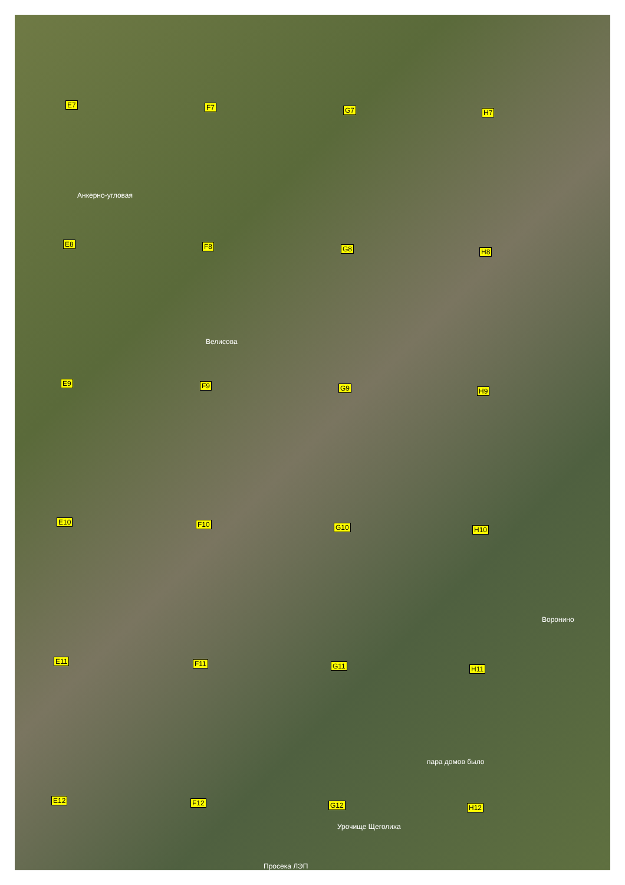E7 F7 G7 H7
Анкерно-угловая
E8 F8 G8 H8
Велисова
E9 F9 G9 H9
E10 F10 G10 H10
Воронино
E11 F11 G11 H11
пара домов было
E12 F12 G12 H12
Урочище Щеголиха
Просека ЛЭП